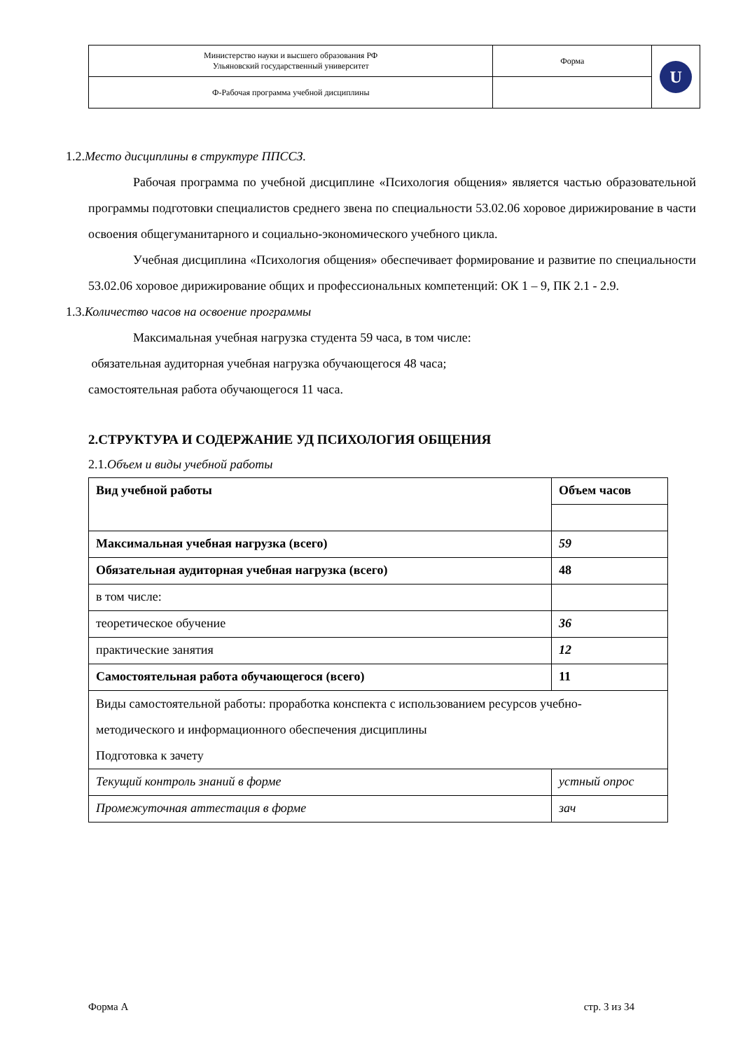| Министерство науки и высшего образования РФ Ульяновский государственный университет | Форма | U |
| Ф-Рабочая программа учебной дисциплины | | |
1.2.Место дисциплины в структуре ППССЗ.
Рабочая программа по учебной дисциплине «Психология общения» является частью образовательной программы подготовки специалистов среднего звена по специальности 53.02.06 хоровое дирижирование в части освоения общегуманитарного и социально-экономического учебного цикла.
Учебная дисциплина «Психология общения» обеспечивает формирование и развитие по специальности 53.02.06 хоровое дирижирование общих и профессиональных компетенций: ОК 1 – 9, ПК 2.1 - 2.9.
1.3.Количество часов на освоение программы
Максимальная учебная нагрузка студента 59 часа, в том числе:
обязательная аудиторная учебная нагрузка обучающегося 48 часа;
самостоятельная работа обучающегося 11 часа.
2.СТРУКТУРА И СОДЕРЖАНИЕ УД ПСИХОЛОГИЯ ОБЩЕНИЯ
2.1.Объем и виды учебной работы
| Вид учебной работы | Объем часов |
| Максимальная учебная нагрузка (всего) | 59 |
| Обязательная аудиторная учебная нагрузка (всего) | 48 |
| в том числе: | |
| теоретическое обучение | 36 |
| практические занятия | 12 |
| Самостоятельная работа обучающегося (всего) | 11 |
| Виды самостоятельной работы: проработка конспекта с использованием ресурсов учебно-методического и информационного обеспечения дисциплины Подготовка к зачету | |
| Текущий контроль знаний в форме | устный опрос |
| Промежуточная аттестация в форме | зач |
Форма А стр. 3 из 34